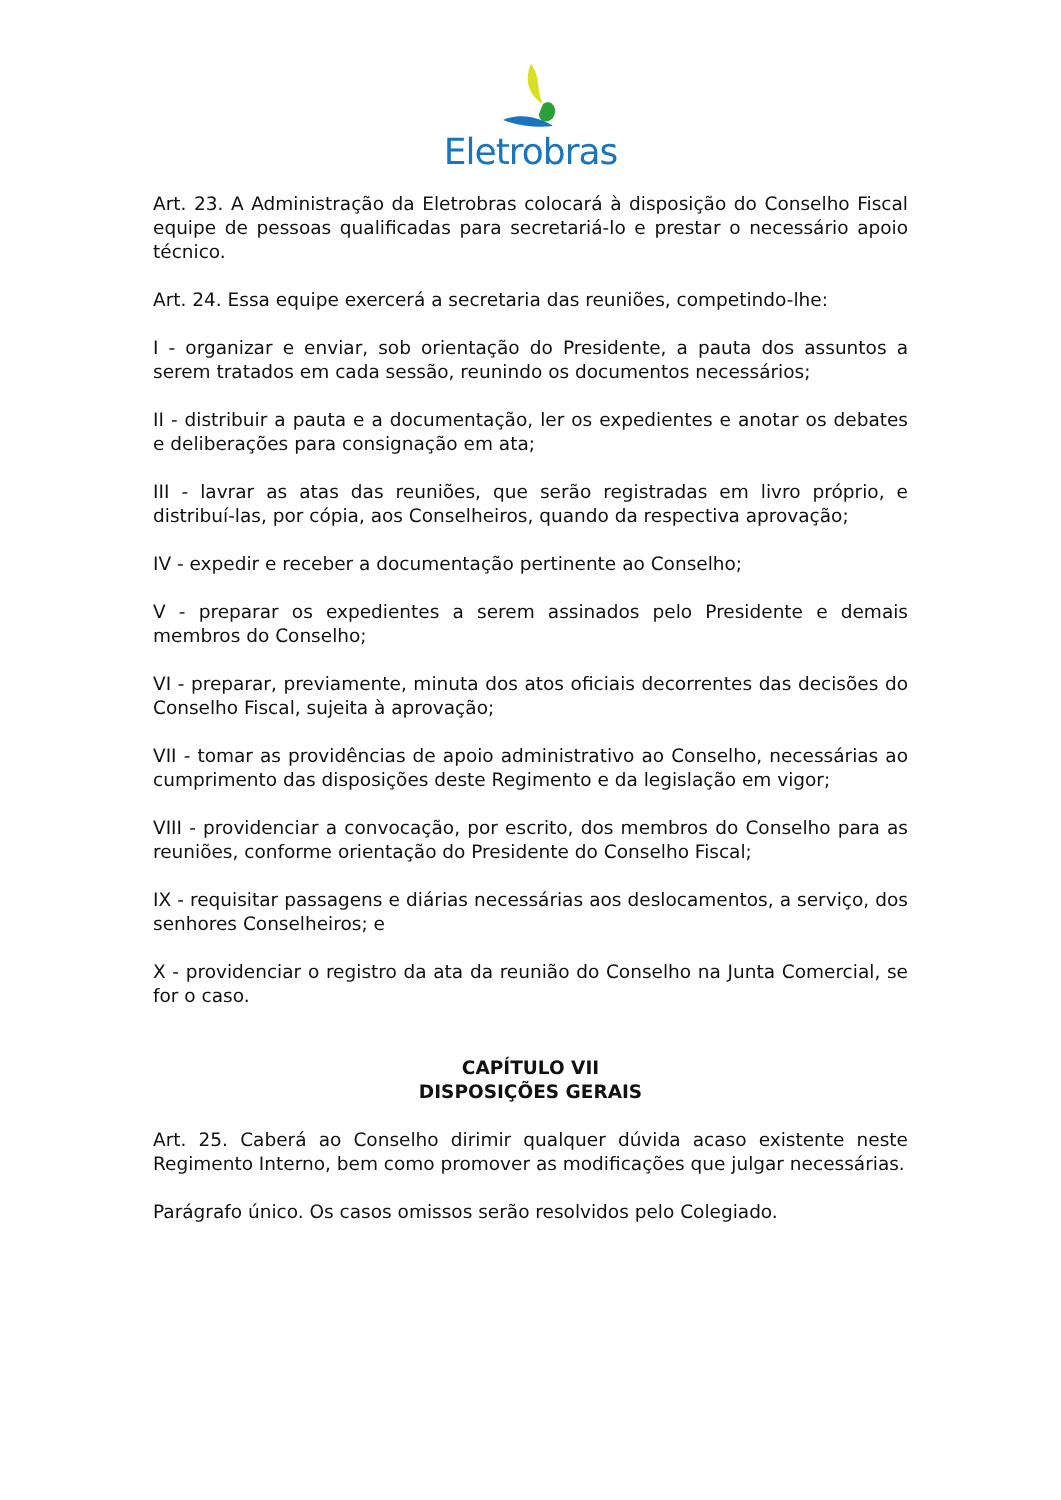Eletrobras
Art. 23. A Administração da Eletrobras colocará à disposição do Conselho Fiscal equipe de pessoas qualificadas para secretariá-lo e prestar o necessário apoio técnico.
Art. 24. Essa equipe exercerá a secretaria das reuniões, competindo-lhe:
I - organizar e enviar, sob orientação do Presidente, a pauta dos assuntos a serem tratados em cada sessão, reunindo os documentos necessários;
II - distribuir a pauta e a documentação, ler os expedientes e anotar os debates e deliberações para consignação em ata;
III - lavrar as atas das reuniões, que serão registradas em livro próprio, e distribuí-las, por cópia, aos Conselheiros, quando da respectiva aprovação;
IV - expedir e receber a documentação pertinente ao Conselho;
V - preparar os expedientes a serem assinados pelo Presidente e demais membros do Conselho;
VI - preparar, previamente, minuta dos atos oficiais decorrentes das decisões do Conselho Fiscal, sujeita à aprovação;
VII - tomar as providências de apoio administrativo ao Conselho, necessárias ao cumprimento das disposições deste Regimento e da legislação em vigor;
VIII - providenciar a convocação, por escrito, dos membros do Conselho para as reuniões, conforme orientação do Presidente do Conselho Fiscal;
IX - requisitar passagens e diárias necessárias aos deslocamentos, a serviço, dos senhores Conselheiros; e
X - providenciar o registro da ata da reunião do Conselho na Junta Comercial, se for o caso.
CAPÍTULO VII
DISPOSIÇÕES GERAIS
Art. 25. Caberá ao Conselho dirimir qualquer dúvida acaso existente neste Regimento Interno, bem como promover as modificações que julgar necessárias.
Parágrafo único. Os casos omissos serão resolvidos pelo Colegiado.